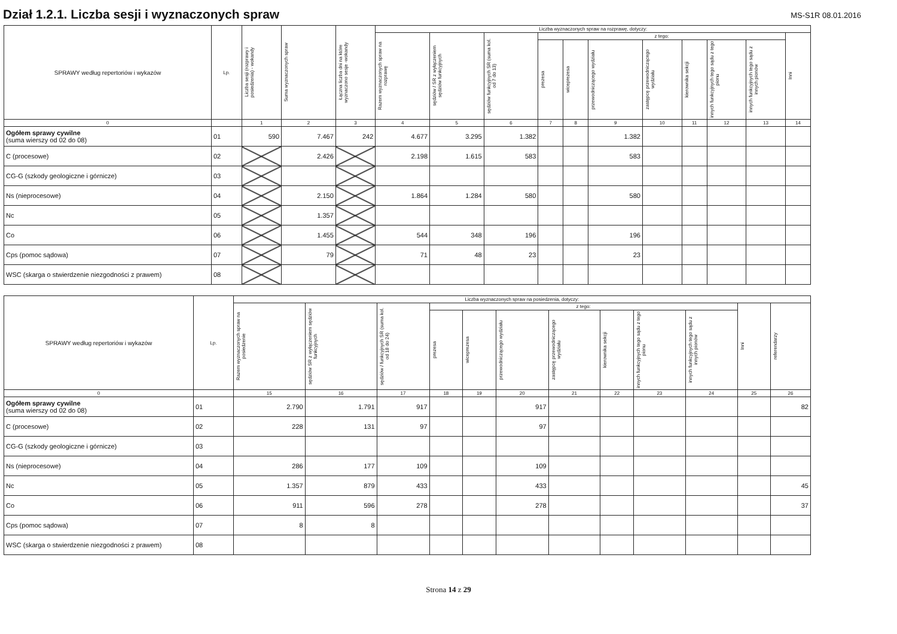Dział 1.2.1. Liczba sesji i wyznaczonych spraw
MS-S1R 08.01.2016
| SPRAWY według repertoriów i wykazów | Lp. | Liczba sesji (rozprawy i posiedzenia) - wokandy | Suma wyznaczonych spraw | Łączna liczba dni na które wyznaczono sesje -wokandy | Liczba wyznaczonych spraw na rozprawę, dotyczy: | | | | | | | | | | |
| --- | --- | --- | --- | --- | --- | --- | --- | --- | --- | --- | --- | --- | --- | --- | --- |
| | | | | | Razem wyznaczonych spraw na rozprawę | sędziów / SR z wyłączeniem sędziów funkcyjnych | sędziów funkcyjnych SR (suma kol. od 7 do 13) | z tego: | | | | | | | Inni |
| | | | | | | | | prezesa | wiceprezesa | przewodniczącego wydziału | zastępcę przewodniczącego wydziału | kierownika sekcji | innych funkcyjnych tego sądu z tego pionu | innych funkcyjnych tego sądu z innych pionów | |
| 0 | | 1 | 2 | 3 | 4 | 5 | 6 | 7 | 8 | 9 | 10 | 11 | 12 | 13 | 14 |
| Ogółem sprawy cywilne (suma wierszy od 02 do 08) | 01 | 590 | 7.467 | 242 | 4.677 | 3.295 | 1.382 | | | 1.382 | | | | | |
| C (procesowe) | 02 | | 2.426 | | 2.198 | 1.615 | 583 | | | 583 | | | | | |
| CG-G (szkody geologiczne i górnicze) | 03 | | | | | | | | | | | | | | |
| Ns (nieprocesowe) | 04 | | 2.150 | | 1.864 | 1.284 | 580 | | | 580 | | | | | |
| Nc | 05 | | 1.357 | | | | | | | | | | | | |
| Co | 06 | | 1.455 | | 544 | 348 | 196 | | | 196 | | | | | |
| Cps (pomoc sądowa) | 07 | | 79 | | 71 | 48 | 23 | | | 23 | | | | | |
| WSC (skarga o stwierdzenie niezgodności z prawem) | 08 | | | | | | | | | | | | | | |
| SPRAWY według repertoriów i wykazów | Lp. | Liczba wyznaczonych spraw na posiedzenia, dotyczy: | | | | | | | | | | | |
| --- | --- | --- | --- | --- | --- | --- | --- | --- | --- | --- | --- | --- | --- |
| | | Razem wyznaczonych spraw na posiedzenie | sędziów SR z wyłączeniem sędziów funkcyjnych | sędziów / funkcyjnych SR (suma kol. od 18 do 24) | z tego: | | | | | | | Inni | referendarzy |
| | | | | | prezesa | wiceprezesa | przewodniczącego wydziału | zastępcę przewodniczącego wydziału | kierownika sekcji | innych funkcyjnych tego sądu z tego pionu | innych funkcyjnych tego sądu z innych pionów | | |
| 0 | | 15 | 16 | 17 | 18 | 19 | 20 | 21 | 22 | 23 | 24 | 25 | 26 |
| Ogółem sprawy cywilne (suma wierszy od 02 do 08) | 01 | 2.790 | 1.791 | 917 | | | 917 | | | | | | 82 |
| C (procesowe) | 02 | 228 | 131 | 97 | | | 97 | | | | | | |
| CG-G (szkody geologiczne i górnicze) | 03 | | | | | | | | | | | | |
| Ns (nieprocesowe) | 04 | 286 | 177 | 109 | | | 109 | | | | | | |
| Nc | 05 | 1.357 | 879 | 433 | | | 433 | | | | | | 45 |
| Co | 06 | 911 | 596 | 278 | | | 278 | | | | | | 37 |
| Cps (pomoc sądowa) | 07 | 8 | 8 | | | | | | | | | | |
| WSC (skarga o stwierdzenie niezgodności z prawem) | 08 | | | | | | | | | | | | |
Strona 14 z 29